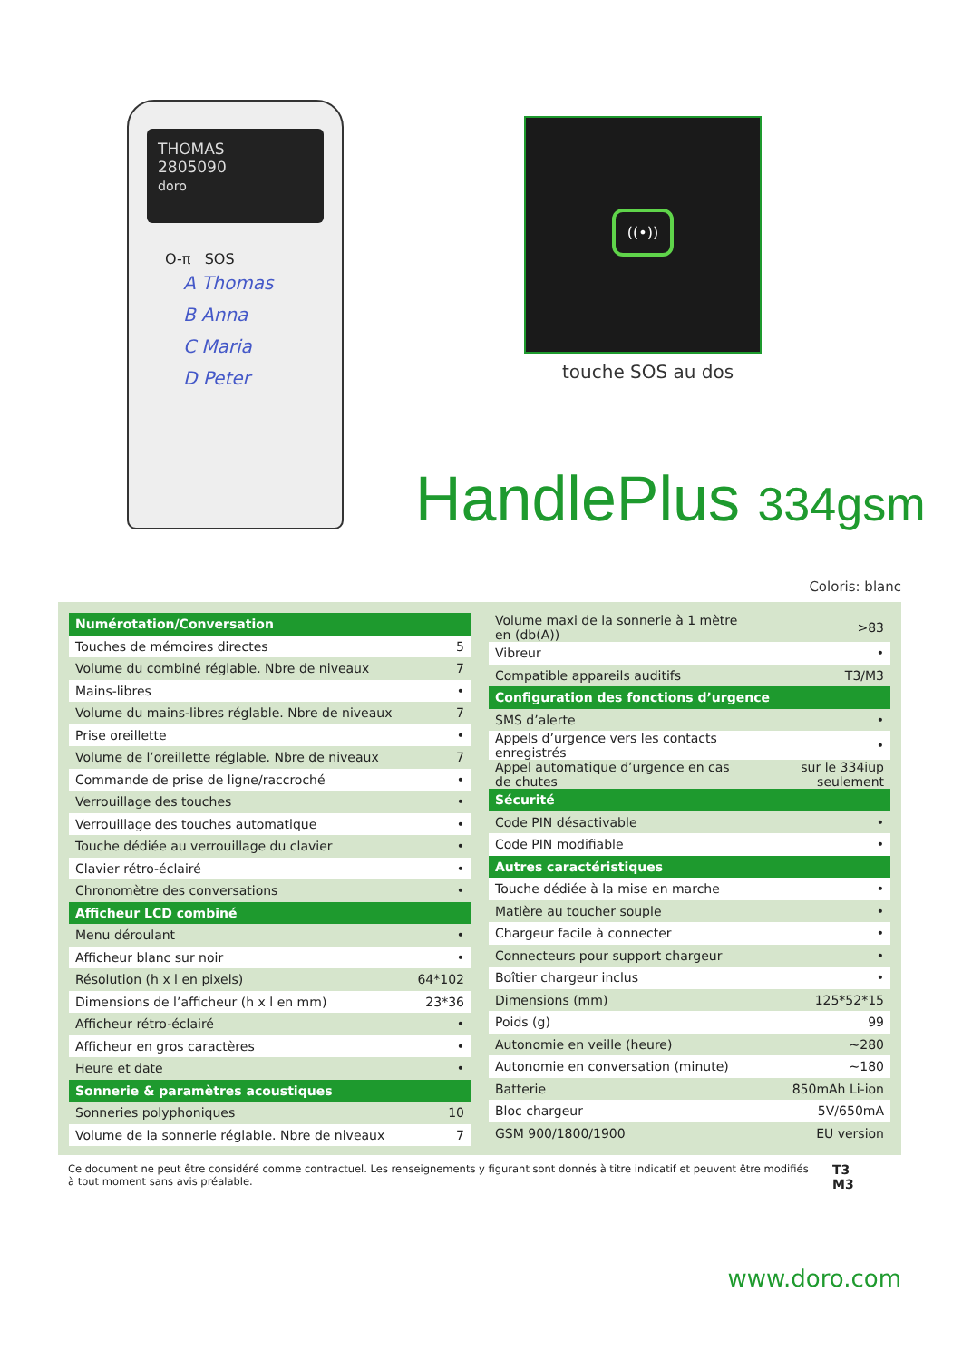THOMAS
2805090
doro
O-π SOS
A Thomas
B Anna
C Maria
D Peter
((•))
touche SOS au dos
HandlePlus 334gsm
Coloris: blanc
| Numérotation/Conversation | |
| --- | --- |
| Touches de mémoires directes | 5 |
| Volume du combiné réglable. Nbre de niveaux | 7 |
| Mains-libres | • |
| Volume du mains-libres réglable. Nbre de niveaux | 7 |
| Prise oreillette | • |
| Volume de l’oreillette réglable. Nbre de niveaux | 7 |
| Commande de prise de ligne/raccroché | • |
| Verrouillage des touches | • |
| Verrouillage des touches automatique | • |
| Touche dédiée au verrouillage du clavier | • |
| Clavier rétro-éclairé | • |
| Chronomètre des conversations | • |
| Afficheur LCD combiné | |
| Menu déroulant | • |
| Afficheur blanc sur noir | • |
| Résolution (h x l en pixels) | 64*102 |
| Dimensions de l’afficheur (h x l en mm) | 23*36 |
| Afficheur rétro-éclairé | • |
| Afficheur en gros caractères | • |
| Heure et date | • |
| Sonnerie & paramètres acoustiques | |
| Sonneries polyphoniques | 10 |
| Volume de la sonnerie réglable. Nbre de niveaux | 7 |
| Volume maxi de la sonnerie à 1 mètre en (db(A)) | >83 |
| Vibreur | • |
| Compatible appareils auditifs | T3/M3 |
| Configuration des fonctions d’urgence | |
| SMS d’alerte | • |
| Appels d’urgence vers les contacts enregistrés | • |
| Appel automatique d’urgence en cas de chutes | sur le 334iup seulement |
| Sécurité | |
| Code PIN désactivable | • |
| Code PIN modifiable | • |
| Autres caractéristiques | |
| Touche dédiée à la mise en marche | • |
| Matière au toucher souple | • |
| Chargeur facile à connecter | • |
| Connecteurs pour support chargeur | • |
| Boîtier chargeur inclus | • |
| Dimensions (mm) | 125*52*15 |
| Poids (g) | 99 |
| Autonomie en veille (heure) | ~280 |
| Autonomie en conversation (minute) | ~180 |
| Batterie | 850mAh Li-ion |
| Bloc chargeur | 5V/650mA |
| GSM 900/1800/1900 | EU version |
Ce document ne peut être considéré comme contractuel. Les renseignements y figurant sont donnés à titre indicatif et peuvent être modifiés à tout moment sans avis préalable.
T3
M3
www.doro.com